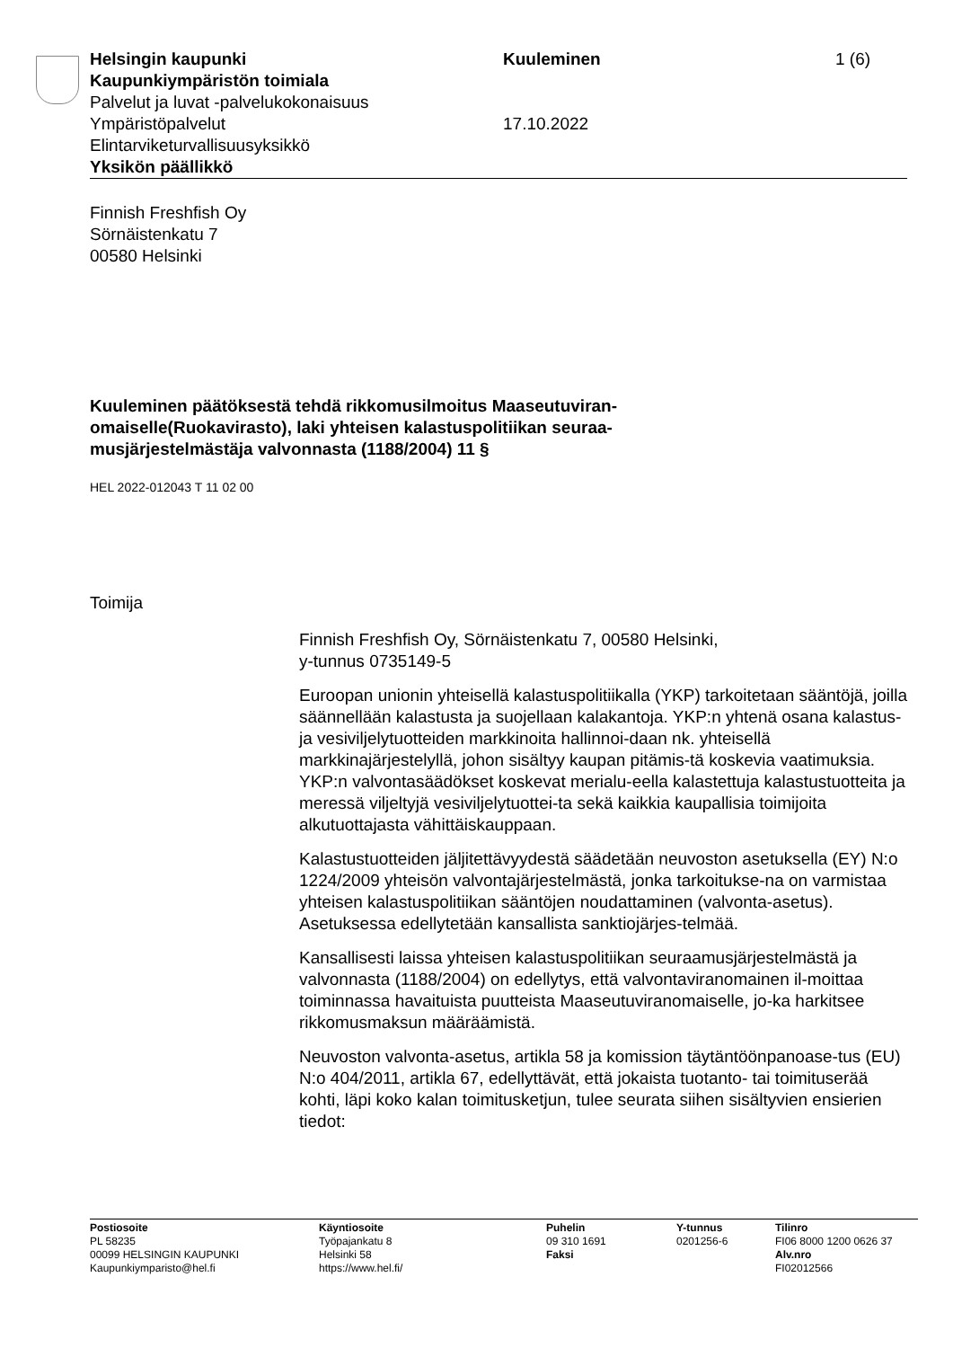Helsingin kaupunki
Kaupunkiympäristön toimiala
Palvelut ja luvat -palvelukokonaisuus
Ympäristöpalvelut
Elintarviketurvallisuusyksikkö
Yksikön päällikkö
Kuuleminen
17.10.2022
1 (6)
Finnish Freshfish Oy
Sörnäistenkatu 7
00580 Helsinki
Kuuleminen päätöksestä tehdä rikkomusilmoitus Maaseutuviran-omaiselle(Ruokavirasto), laki yhteisen kalastuspolitiikan seuraa-musjärjestelmästäja valvonnasta (1188/2004) 11 §
HEL 2022-012043 T 11 02 00
Toimija
Finnish Freshfish Oy, Sörnäistenkatu 7, 00580 Helsinki,
y-tunnus 0735149-5
Euroopan unionin yhteisellä kalastuspolitiikalla (YKP) tarkoitetaan sääntöjä, joilla säännellään kalastusta ja suojellaan kalakantoja. YKP:n yhtenä osana kalastus- ja vesiviljelytuotteiden markkinoita hallinnoi-daan nk. yhteisellä markkinajärjestelyllä, johon sisältyy kaupan pitämis-tä koskevia vaatimuksia. YKP:n valvontasäädökset koskevat merialu-eella kalastettuja kalastustuotteita ja meressä viljeltyjä vesiviljelytuottei-ta sekä kaikkia kaupallisia toimijoita alkutuottajasta vähittäiskauppaan.
Kalastustuotteiden jäljitettävyydestä säädetään neuvoston asetuksella (EY) N:o 1224/2009 yhteisön valvontajärjestelmästä, jonka tarkoitukse-na on varmistaa yhteisen kalastuspolitiikan sääntöjen noudattaminen (valvonta-asetus). Asetuksessa edellytetään kansallista sanktiojärjes-telmää.
Kansallisesti laissa yhteisen kalastuspolitiikan seuraamusjärjestelmästä ja valvonnasta (1188/2004) on edellytys, että valvontaviranomainen il-moittaa toiminnassa havaituista puutteista Maaseutuviranomaiselle, jo-ka harkitsee rikkomusmaksun määräämistä.
Neuvoston valvonta-asetus, artikla 58 ja komission täytäntöönpanoase-tus (EU) N:o 404/2011, artikla 67, edellyttävät, että jokaista tuotanto- tai toimituserää kohti, läpi koko kalan toimitusketjun, tulee seurata siihen sisältyvien ensierien tiedot:
Postiosoite
PL 58235
00099 HELSINGIN KAUPUNKI
Kaupunkiymparisto@hel.fi
Käyntiosoite
Työpajankatu 8
Helsinki 58
https://www.hel.fi/
Puhelin
09 310 1691
Faksi
Y-tunnus
0201256-6
Tilinro
FI06 8000 1200 0626 37
Alv.nro
FI02012566